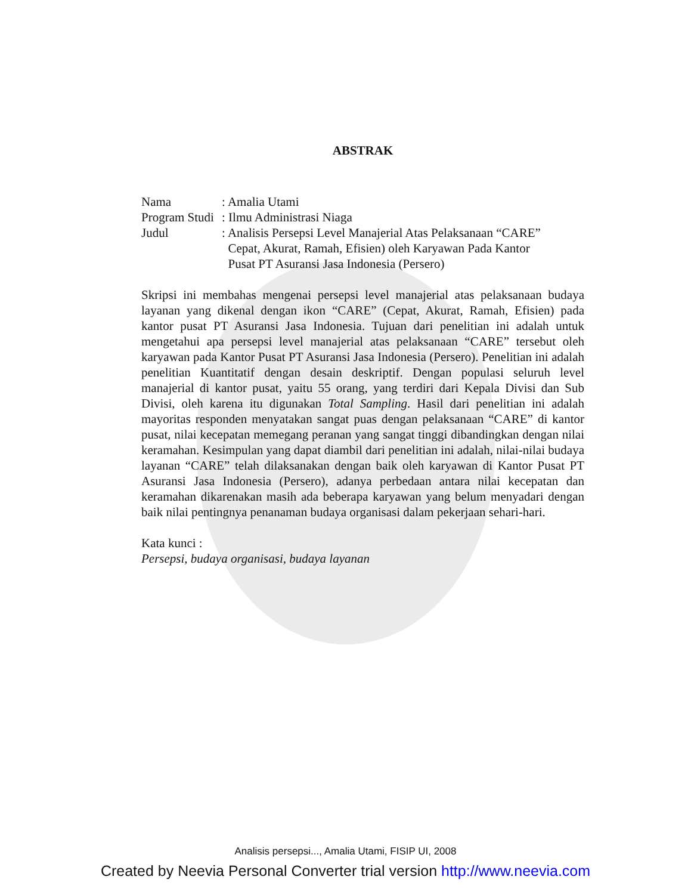ABSTRAK
| Nama | : Amalia Utami |
| Program Studi | : Ilmu Administrasi Niaga |
| Judul | : Analisis Persepsi Level Manajerial Atas Pelaksanaan “CARE” Cepat, Akurat, Ramah, Efisien) oleh Karyawan Pada Kantor Pusat PT Asuransi Jasa Indonesia (Persero) |
Skripsi ini membahas mengenai persepsi level manajerial atas pelaksanaan budaya layanan yang dikenal dengan ikon “CARE” (Cepat, Akurat, Ramah, Efisien) pada kantor pusat PT Asuransi Jasa Indonesia. Tujuan dari penelitian ini adalah untuk mengetahui apa persepsi level manajerial atas pelaksanaan “CARE” tersebut oleh karyawan pada Kantor Pusat PT Asuransi Jasa Indonesia (Persero). Penelitian ini adalah penelitian Kuantitatif dengan desain deskriptif. Dengan populasi seluruh level manajerial di kantor pusat, yaitu 55 orang, yang terdiri dari Kepala Divisi dan Sub Divisi, oleh karena itu digunakan Total Sampling. Hasil dari penelitian ini adalah mayoritas responden menyatakan sangat puas dengan pelaksanaan “CARE” di kantor pusat, nilai kecepatan memegang peranan yang sangat tinggi dibandingkan dengan nilai keramahan. Kesimpulan yang dapat diambil dari penelitian ini adalah, nilai-nilai budaya layanan “CARE” telah dilaksanakan dengan baik oleh karyawan di Kantor Pusat PT Asuransi Jasa Indonesia (Persero), adanya perbedaan antara nilai kecepatan dan keramahan dikarenakan masih ada beberapa karyawan yang belum menyadari dengan baik nilai pentingnya penanaman budaya organisasi dalam pekerjaan sehari-hari.
Kata kunci :
Persepsi, budaya organisasi, budaya layanan
Analisis persepsi..., Amalia Utami, FISIP UI, 2008
Created by Neevia Personal Converter trial version http://www.neevia.com